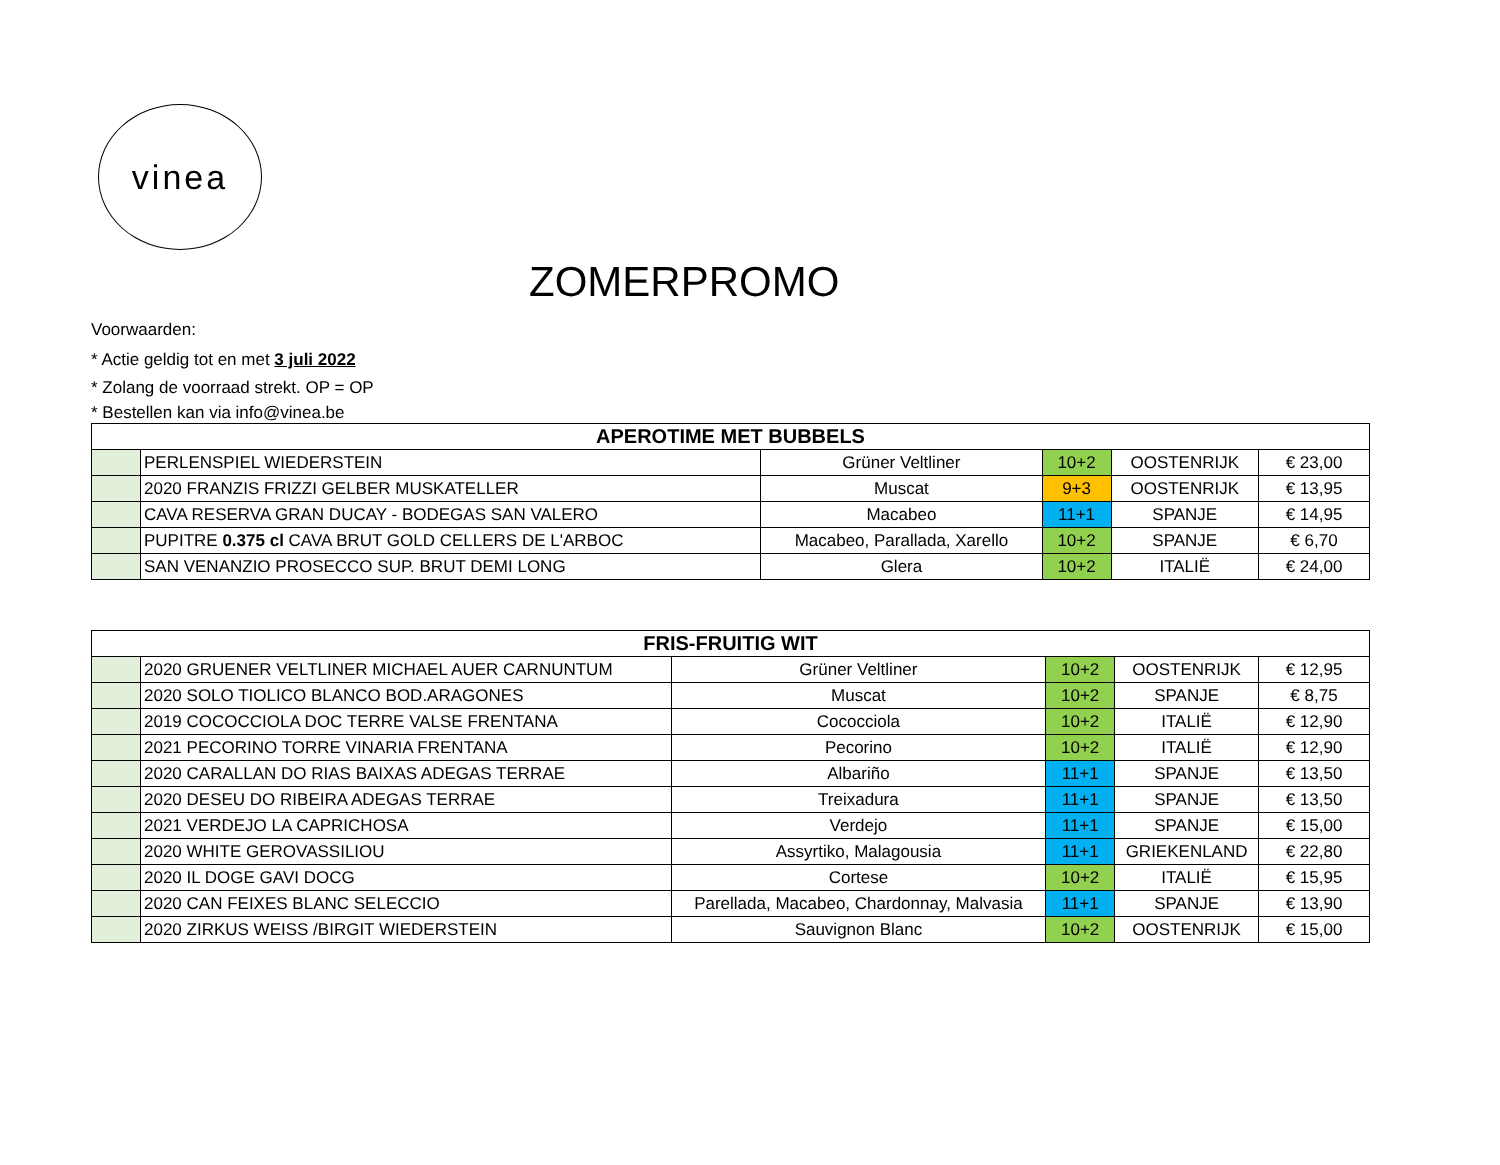vinea
ZOMERPROMO
Voorwaarden:
* Actie geldig tot en met 3 juli 2022
* Zolang de voorraad strekt. OP = OP
* Bestellen kan via info@vinea.be
| APEROTIME MET BUBBELS | | | | | |
| --- | --- | --- | --- | --- | --- |
| | PERLENSPIEL WIEDERSTEIN | Grüner Veltliner | 10+2 | OOSTENRIJK | € 23,00 |
| | 2020 FRANZIS FRIZZI GELBER MUSKATELLER | Muscat | 9+3 | OOSTENRIJK | € 13,95 |
| | CAVA RESERVA GRAN DUCAY - BODEGAS SAN VALERO | Macabeo | 11+1 | SPANJE | € 14,95 |
| | PUPITRE 0.375 cl CAVA BRUT GOLD CELLERS DE L'ARBOC | Macabeo, Parallada, Xarello | 10+2 | SPANJE | € 6,70 |
| | SAN VENANZIO PROSECCO SUP. BRUT DEMI LONG | Glera | 10+2 | ITALIË | € 24,00 |
| FRIS-FRUITIG WIT | | | | | |
| --- | --- | --- | --- | --- | --- |
| | 2020 GRUENER VELTLINER MICHAEL AUER CARNUNTUM | Grüner Veltliner | 10+2 | OOSTENRIJK | € 12,95 |
| | 2020 SOLO TIOLICO BLANCO BOD.ARAGONES | Muscat | 10+2 | SPANJE | € 8,75 |
| | 2019 COCOCCIOLA DOC TERRE VALSE FRENTANA | Cococciola | 10+2 | ITALIË | € 12,90 |
| | 2021 PECORINO TORRE VINARIA FRENTANA | Pecorino | 10+2 | ITALIË | € 12,90 |
| | 2020 CARALLAN DO RIAS BAIXAS ADEGAS TERRAE | Albariño | 11+1 | SPANJE | € 13,50 |
| | 2020 DESEU DO RIBEIRA ADEGAS TERRAE | Treixadura | 11+1 | SPANJE | € 13,50 |
| | 2021 VERDEJO LA CAPRICHOSA | Verdejo | 11+1 | SPANJE | € 15,00 |
| | 2020 WHITE GEROVASSILIOU | Assyrtiko, Malagousia | 11+1 | GRIEKENLAND | € 22,80 |
| | 2020 IL DOGE GAVI DOCG | Cortese | 10+2 | ITALIË | € 15,95 |
| | 2020 CAN FEIXES BLANC SELECCIO | Parellada, Macabeo, Chardonnay, Malvasia | 11+1 | SPANJE | € 13,90 |
| | 2020 ZIRKUS WEISS /BIRGIT WIEDERSTEIN | Sauvignon Blanc | 10+2 | OOSTENRIJK | € 15,00 |